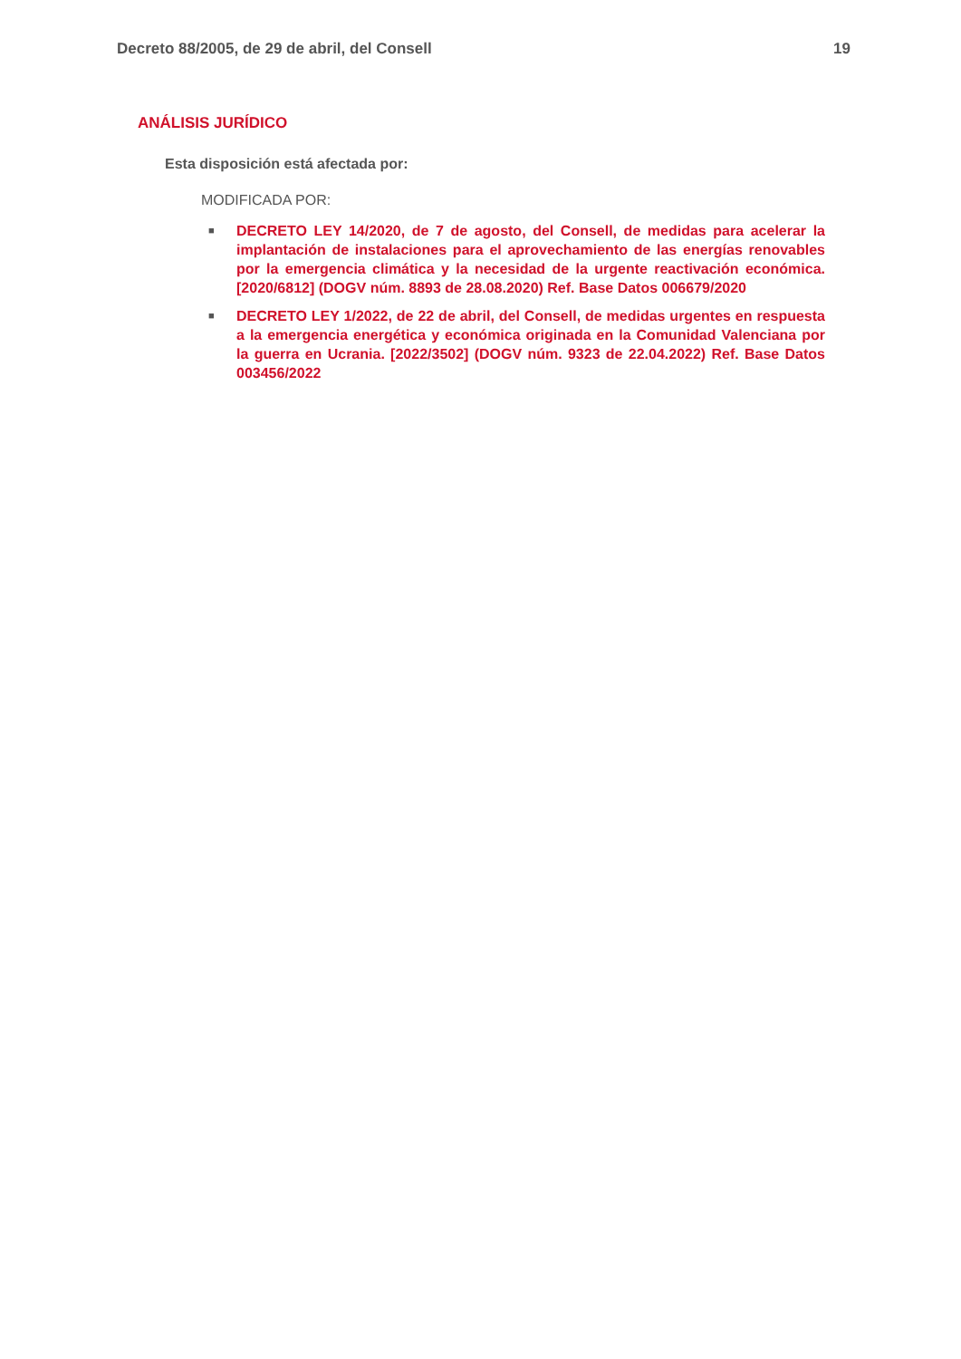Decreto 88/2005, de 29 de abril, del Consell 19
ANÁLISIS JURÍDICO
Esta disposición está afectada por:
MODIFICADA POR:
■ DECRETO LEY 14/2020, de 7 de agosto, del Consell, de medidas para acelerar la implantación de instalaciones para el aprovechamiento de las energías renovables por la emergencia climática y la necesidad de la urgente reactivación económica. [2020/6812] (DOGV núm. 8893 de 28.08.2020) Ref. Base Datos 006679/2020
■ DECRETO LEY 1/2022, de 22 de abril, del Consell, de medidas urgentes en respuesta a la emergencia energética y económica originada en la Comunidad Valenciana por la guerra en Ucrania. [2022/3502] (DOGV núm. 9323 de 22.04.2022) Ref. Base Datos 003456/2022